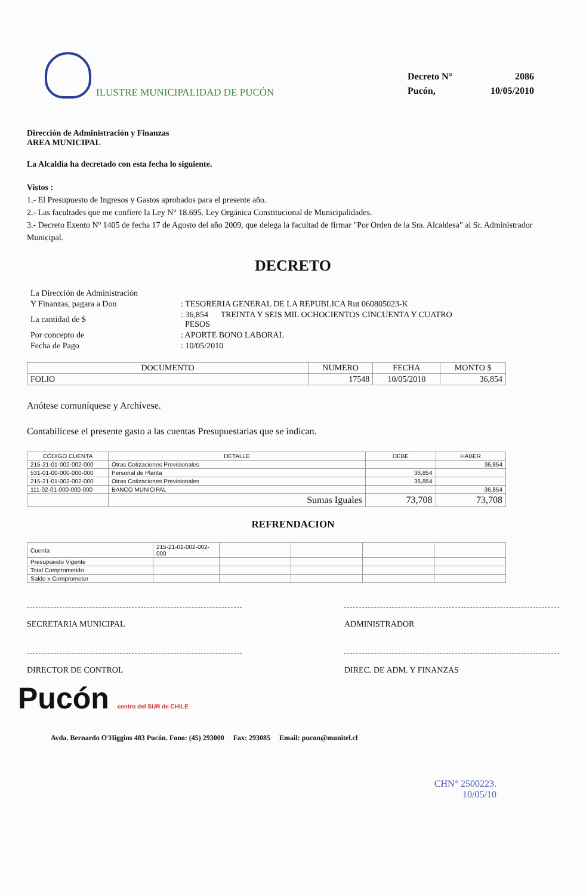ILUSTRE MUNICIPALIDAD DE PUCÓN
| Decreto N° | 2086 |
| Pucón, | 10/05/2010 |
Dirección de Administración y Finanzas
AREA MUNICIPAL
La Alcaldía ha decretado con esta fecha lo siguiente.
Vistos :
1.- El Presupuesto de Ingresos y Gastos aprobados para el presente año.
2.- Las facultades que me confiere la Ley N° 18.695. Ley Orgánica Constitucional de Municipalidades.
3.- Decreto Exento Nº 1405 de fecha 17 de Agosto del año 2009, que delega la facultad de firmar "Por Orden de la Sra. Alcaldesa" al Sr. Administrador Municipal.
DECRETO
| La Dirección de Administración | |
| Y Finanzas, pagara a Don | : TESORERIA GENERAL DE LA REPUBLICA Rut 060805023-K |
| La cantidad de $ | : 36,854 TREINTA Y SEIS MIL OCHOCIENTOS CINCUENTA Y CUATRO PESOS |
| Por concepto de | : APORTE BONO LABORAL |
| Fecha de Pago | : 10/05/2010 |
| DOCUMENTO | NUMERO | FECHA | MONTO $ |
| --- | --- | --- | --- |
| FOLIO | 17548 | 10/05/2010 | 36,854 |
Anótese comuníquese y Archívese.
Contabilícese el presente gasto a las cuentas Presupuestarias que se indican.
| CÓDIGO CUENTA | DETALLE | DEBE | HABER |
| --- | --- | --- | --- |
| 215-21-01-002-002-000 | Otras Cotizaciones Previsionales | | 36,854 |
| 531-01-00-000-000-000 | Personal de Planta | 36,854 | |
| 215-21-01-002-002-000 | Otras Cotizaciones Previsionales | 36,854 | |
| 111-02-01-000-000-000 | BANCO MUNICIPAL | | 36,854 |
| | Sumas Iguales | 73,708 | 73,708 |
REFRENDACION
| Cuenta | 215-21-01-002-002-000 | | | | |
| Presupuesto Vigente | | | | | |
| Total Comprometido | | | | | |
| Saldo x Comprometer | | | | | |
SECRETARIA MUNICIPAL ADMINISTRADOR
DIRECTOR DE CONTROL DIREC. DE ADM. Y FINANZAS
Pucón centro del SUR de CHILE
Avda. Bernardo O'Higgins 483 Pucón. Fono: (45) 293000 Fax: 293085 Email: pucon@munitel.cl
CHN° 2500223.
10/05/10